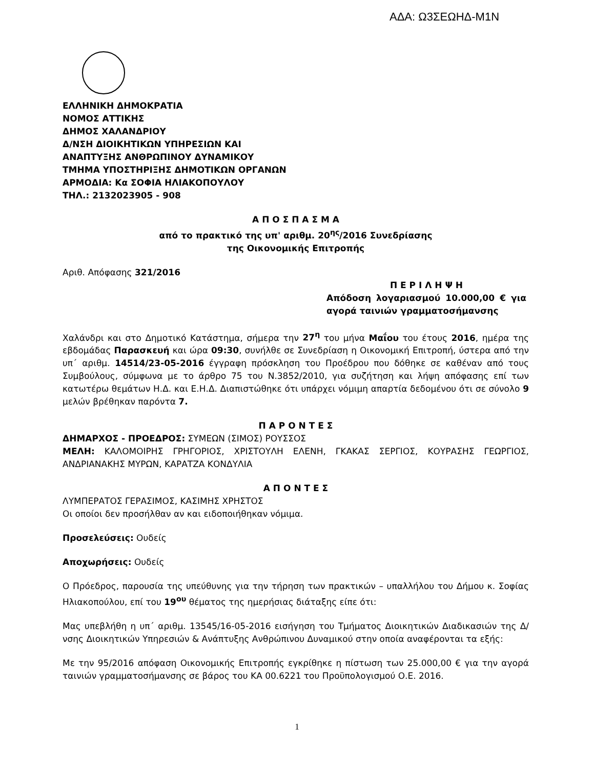ΑΔΑ: Ω3ΣΕΩΗΔ-Μ1Ν
ΕΛΛΗΝΙΚΗ ΔΗΜΟΚΡΑΤΙΑ
ΝΟΜΟΣ ΑΤΤΙΚΗΣ
ΔΗΜΟΣ ΧΑΛΑΝΔΡΙΟΥ
Δ/ΝΣΗ ΔΙΟΙΚΗΤΙΚΩΝ ΥΠΗΡΕΣΙΩΝ ΚΑΙ
ΑΝΑΠΤΥΞΗΣ ΑΝΘΡΩΠΙΝΟΥ ΔΥΝΑΜΙΚΟΥ
ΤΜΗΜΑ ΥΠΟΣΤΗΡΙΞΗΣ ΔΗΜΟΤΙΚΩΝ ΟΡΓΑΝΩΝ
ΑΡΜΟΔΙΑ: Κα ΣΟΦΙΑ ΗΛΙΑΚΟΠΟΥΛΟΥ
ΤΗΛ.: 2132023905 - 908
Α Π Ο Σ Π Α Σ Μ Α
από το πρακτικό της υπ' αριθμ. 20<sup>ης</sup>/2016 Συνεδρίασης
της Οικονομικής Επιτροπής
Αριθ. Απόφασης 321/2016
Π Ε Ρ Ι Λ Η Ψ Η
Απόδοση λογαριασμού 10.000,00 € για αγορά ταινιών γραμματοσήμανσης
Χαλάνδρι και στο Δημοτικό Κατάστημα, σήμερα την 27<sup>η</sup> του μήνα Μαΐου του έτους 2016, ημέρα της εβδομάδας Παρασκευή και ώρα 09:30, συνήλθε σε Συνεδρίαση η Οικονομική Επιτροπή, ύστερα από την υπ΄ αριθμ. 14514/23-05-2016 έγγραφη πρόσκληση του Προέδρου που δόθηκε σε καθέναν από τους Συμβούλους, σύμφωνα με το άρθρο 75 του Ν.3852/2010, για συζήτηση και λήψη απόφασης επί των κατωτέρω θεμάτων Η.Δ. και Ε.Η.Δ. Διαπιστώθηκε ότι υπάρχει νόμιμη απαρτία δεδομένου ότι σε σύνολο 9 μελών βρέθηκαν παρόντα 7.
Π Α Ρ Ο Ν Τ Ε Σ
ΔΗΜΑΡΧΟΣ - ΠΡΟΕΔΡΟΣ: ΣΥΜΕΩΝ (ΣΙΜΟΣ) ΡΟΥΣΣΟΣ
ΜΕΛΗ: ΚΑΛΟΜΟΙΡΗΣ ΓΡΗΓΟΡΙΟΣ, ΧΡΙΣΤΟΥΛΗ ΕΛΕΝΗ, ΓΚΑΚΑΣ ΣΕΡΓΙΟΣ, ΚΟΥΡΑΣΗΣ ΓΕΩΡΓΙΟΣ, ΑΝΔΡΙΑΝΑΚΗΣ ΜΥΡΩΝ, ΚΑΡΑΤΖΑ ΚΟΝΔΥΛΙΑ
Α Π Ο Ν Τ Ε Σ
ΛΥΜΠΕΡΑΤΟΣ ΓΕΡΑΣΙΜΟΣ, ΚΑΣΙΜΗΣ ΧΡΗΣΤΟΣ
Οι οποίοι δεν προσήλθαν αν και ειδοποιήθηκαν νόμιμα.
Προσελεύσεις: Ουδείς
Αποχωρήσεις: Ουδείς
Ο Πρόεδρος, παρουσία της υπεύθυνης για την τήρηση των πρακτικών – υπαλλήλου του Δήμου κ. Σοφίας Ηλιακοπούλου, επί του 19<sup>ου</sup> θέματος της ημερήσιας διάταξης είπε ότι:
Μας υπεβλήθη η υπ΄ αριθμ. 13545/16-05-2016 εισήγηση του Τμήματος Διοικητικών Διαδικασιών της Δ/νσης Διοικητικών Υπηρεσιών & Ανάπτυξης Ανθρώπινου Δυναμικού στην οποία αναφέρονται τα εξής:
Με την 95/2016 απόφαση Οικονομικής Επιτροπής εγκρίθηκε η πίστωση των 25.000,00 € για την αγορά ταινιών γραμματοσήμανσης σε βάρος του ΚΑ 00.6221 του Προϋπολογισμού Ο.Ε. 2016.
1